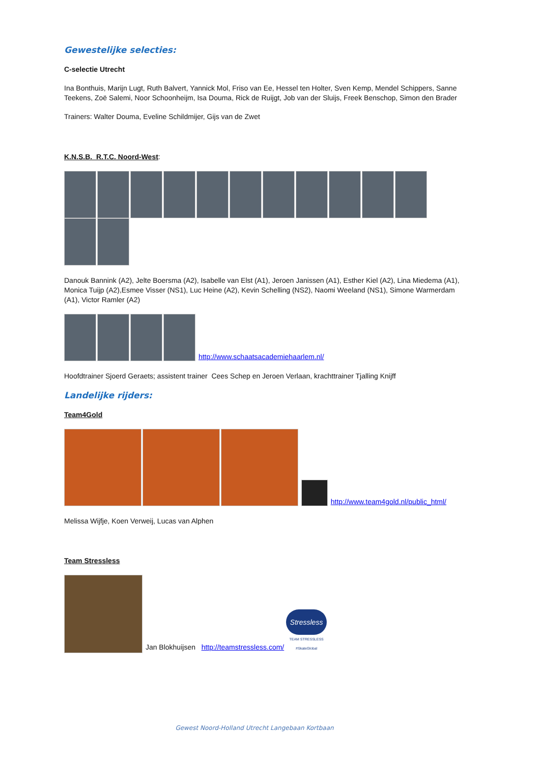Gewestelijke selecties:
C-selectie Utrecht
Ina Bonthuis, Marijn Lugt, Ruth Balvert, Yannick Mol, Friso van Ee, Hessel ten Holter, Sven Kemp, Mendel Schippers, Sanne Teekens, Zoë Salemi, Noor Schoonheijm, Isa Douma, Rick de Ruijgt, Job van der Sluijs, Freek Benschop, Simon den Brader
Trainers: Walter Douma, Eveline Schildmijer, Gijs van de Zwet
K.N.S.B. R.T.C. Noord-West:
Danouk Bannink (A2), Jelte Boersma (A2), Isabelle van Elst (A1), Jeroen Janissen (A1), Esther Kiel (A2), Lina Miedema (A1), Monica Tuijp (A2),Esmee Visser (NS1), Luc Heine (A2), Kevin Schelling (NS2), Naomi Weeland (NS1), Simone Warmerdam (A1), Victor Ramler (A2)
http://www.schaatsacademiehaarlem.nl/
Hoofdtrainer Sjoerd Geraets; assistent trainer Cees Schep en Jeroen Verlaan, krachttrainer Tjalling Knijff
Landelijke rijders:
Team4Gold
http://www.team4gold.nl/public_html/
Melissa Wijfje, Koen Verweij, Lucas van Alphen
Team Stressless
Jan Blokhuijsen http://teamstressless.com/ Stressless TEAM STRESSLESS
#SkateGlobal
Gewest Noord-Holland Utrecht Langebaan Kortbaan